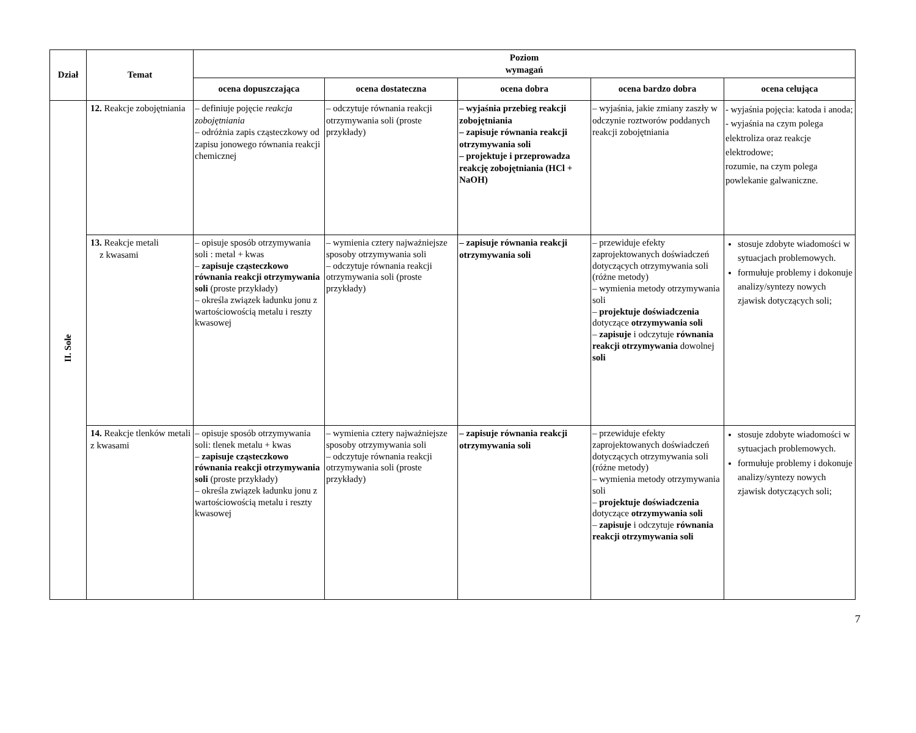| Dział | Temat | Poziom wymagań | | | | |
| --- | --- | --- | --- | --- | --- | --- |
| | | ocena dopuszczająca | ocena dostateczna | ocena dobra | ocena bardzo dobra | ocena celująca |
| II. Sole | 12. Reakcje zobojętniania | – definiuje pojęcie reakcja zobojętniania – odróżnia zapis cząsteczkowy od zapisu jonowego równania reakcji chemicznej | – odczytuje równania reakcji otrzymywania soli (proste przykłady) | – wyjaśnia przebieg reakcji zobojętniania – zapisuje równania reakcji otrzymywania soli – projektuje i przeprowadza reakcję zobojętniania (HCl + NaOH) | – wyjaśnia, jakie zmiany zaszły w odczynie roztworów poddanych reakcji zobojętniania | - wyjaśnia pojęcia: katoda i anoda; - wyjaśnia na czym polega elektroliza oraz reakcje elektrodowe; rozumie, na czym polega powlekanie galwaniczne. |
| | 13. Reakcje metali z kwasami | – opisuje sposób otrzymywania soli : metal + kwas – zapisuje cząsteczkowo równania reakcji otrzymywania soli (proste przykłady) – określa związek ładunku jonu z wartościowością metalu i reszty kwasowej | – wymienia cztery najważniejsze sposoby otrzymywania soli – odczytuje równania reakcji otrzymywania soli (proste przykłady) | – zapisuje równania reakcji otrzymywania soli | – przewiduje efekty zaprojektowanych doświadczeń dotyczących otrzymywania soli (różne metody) – wymienia metody otrzymywania soli – projektuje doświadczenia dotyczące otrzymywania soli – zapisuje i odczytuje równania reakcji otrzymywania dowolnej soli | stosuje zdobyte wiadomości w sytuacjach problemowych. formułuje problemy i dokonuje analizy/syntezy nowych zjawisk dotyczących soli; |
| | 14. Reakcje tlenków metali z kwasami | – opisuje sposób otrzymywania soli: tlenek metalu + kwas – zapisuje cząsteczkowo równania reakcji otrzymywania soli (proste przykłady) – określa związek ładunku jonu z wartościowością metalu i reszty kwasowej | – wymienia cztery najważniejsze sposoby otrzymywania soli – odczytuje równania reakcji otrzymywania soli (proste przykłady) | – zapisuje równania reakcji otrzymywania soli | – przewiduje efekty zaprojektowanych doświadczeń dotyczących otrzymywania soli (różne metody) – wymienia metody otrzymywania soli – projektuje doświadczenia dotyczące otrzymywania soli – zapisuje i odczytuje równania reakcji otrzymywania soli | stosuje zdobyte wiadomości w sytuacjach problemowych. formułuje problemy i dokonuje analizy/syntezy nowych zjawisk dotyczących soli; |
7